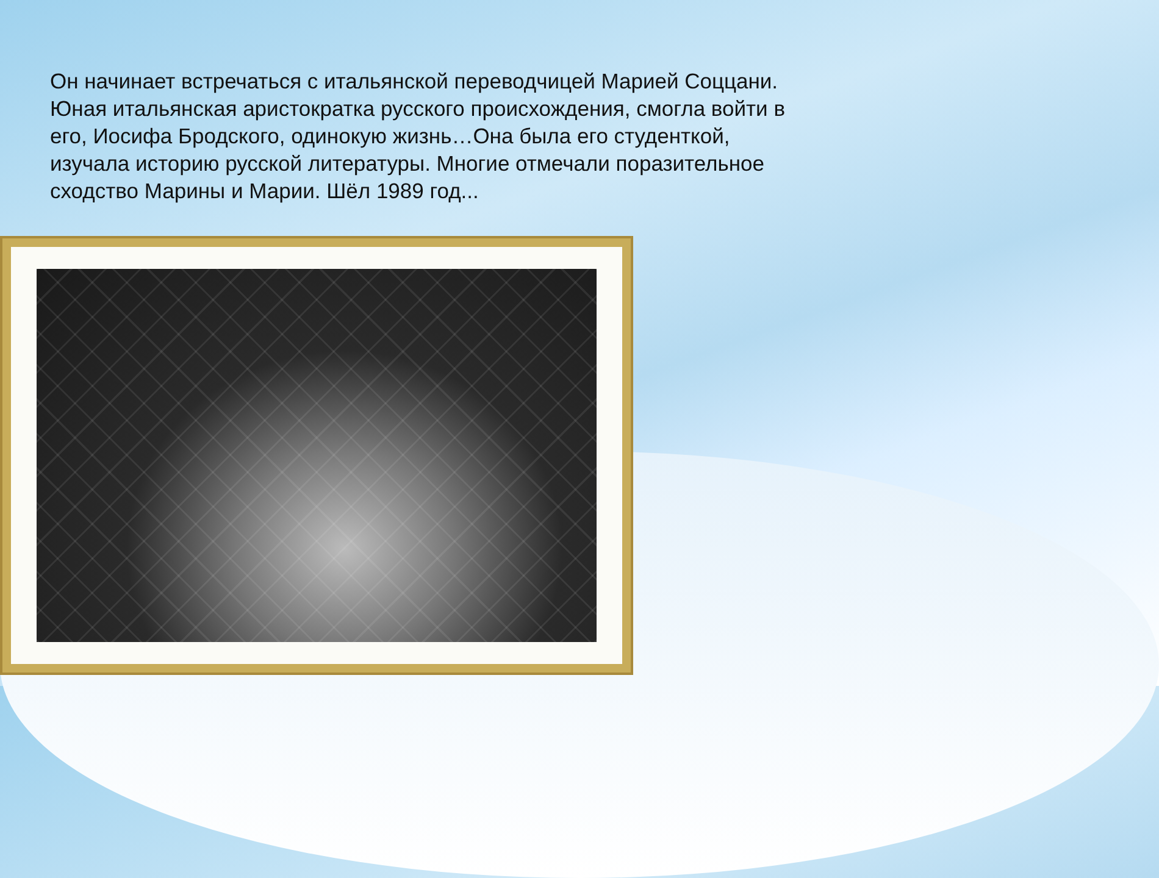Он начинает встречаться с итальянской переводчицей Марией Соццани. Юная итальянская аристократка русского происхождения, смогла войти в его, Иосифа Бродского, одинокую жизнь…Она была его студенткой, изучала историю русской литературы. Многие отмечали поразительное сходство Марины и Марии. Шёл 1989 год...